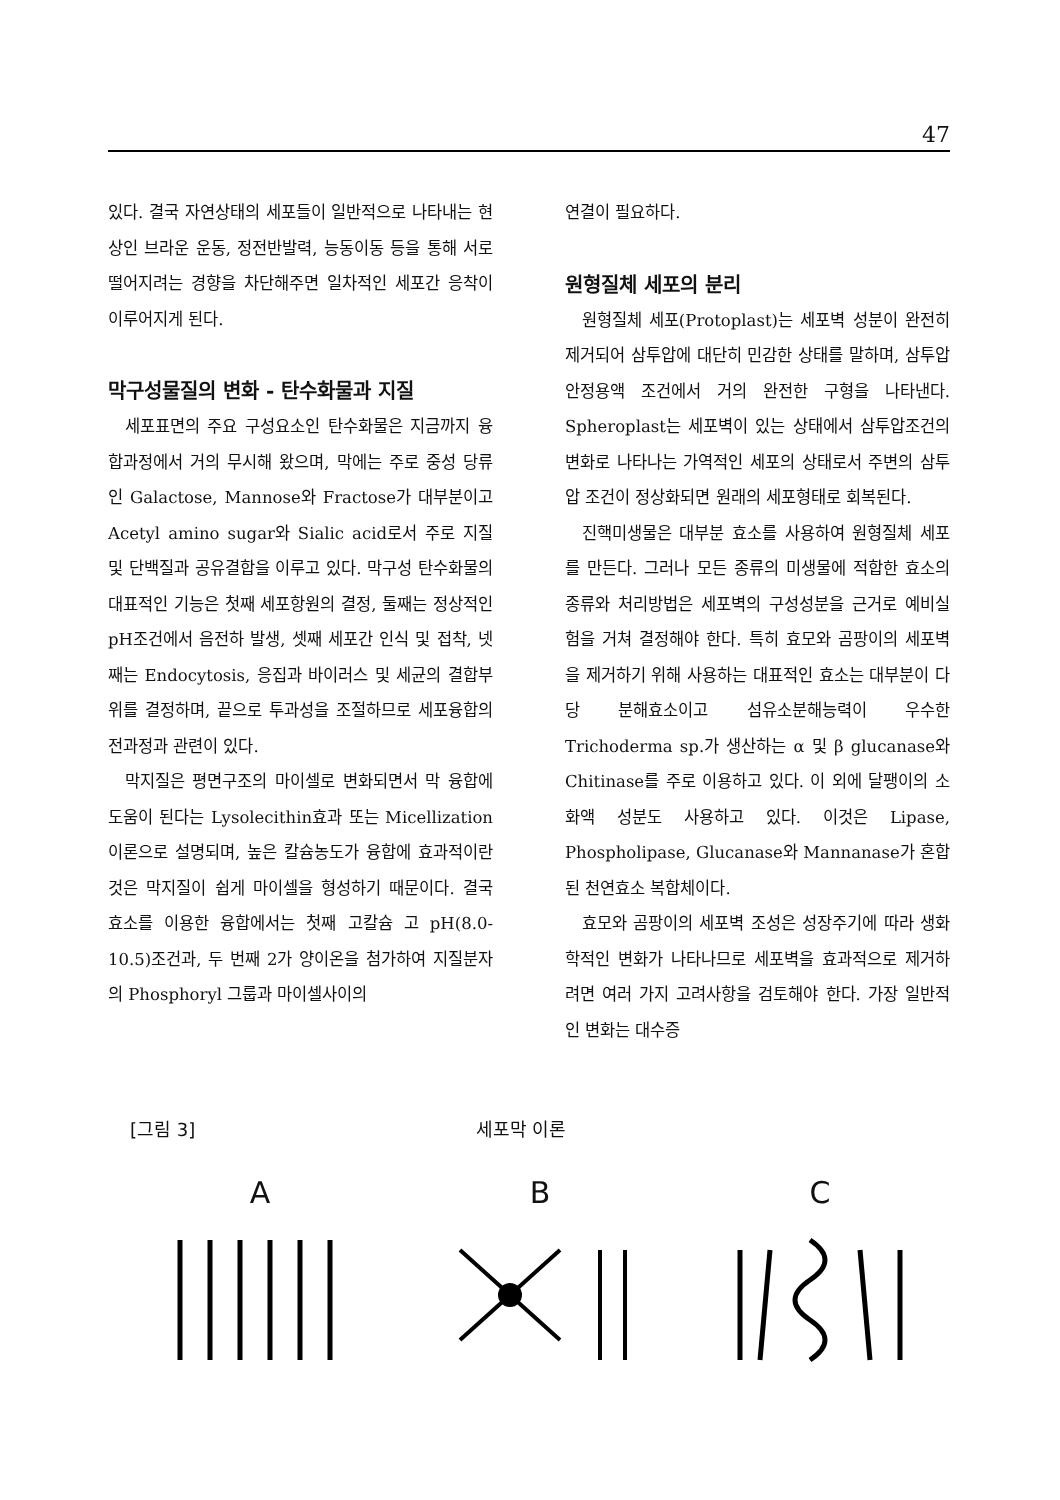47
있다. 결국 자연상태의 세포들이 일반적으로 나타내는 현상인 브라운 운동, 정전반발력, 능동이동 등을 통해 서로 떨어지려는 경향을 차단해주면 일차적인 세포간 응착이 이루어지게 된다.
막구성물질의 변화 - 탄수화물과 지질
세포표면의 주요 구성요소인 탄수화물은 지금까지 융합과정에서 거의 무시해 왔으며, 막에는 주로 중성 당류인 Galactose, Mannose와 Fractose가 대부분이고 Acetyl amino sugar와 Sialic acid로서 주로 지질 및 단백질과 공유결합을 이루고 있다. 막구성 탄수화물의 대표적인 기능은 첫째 세포항원의 결정, 둘째는 정상적인 pH조건에서 음전하 발생, 셋째 세포간 인식 및 접착, 넷째는 Endocytosis, 응집과 바이러스 및 세균의 결합부위를 결정하며, 끝으로 투과성을 조절하므로 세포융합의 전과정과 관련이 있다.
막지질은 평면구조의 마이셀로 변화되면서 막 융합에 도움이 된다는 Lysolecithin효과 또는 Micellization이론으로 설명되며, 높은 칼슘농도가 융합에 효과적이란 것은 막지질이 쉽게 마이셀을 형성하기 때문이다. 결국 효소를 이용한 융합에서는 첫째 고칼슘 고 pH(8.0-10.5)조건과, 두 번째 2가 양이온을 첨가하여 지질분자의 Phosphoryl 그룹과 마이셀사이의
연결이 필요하다.
원형질체 세포의 분리
원형질체 세포(Protoplast)는 세포벽 성분이 완전히 제거되어 삼투압에 대단히 민감한 상태를 말하며, 삼투압 안정용액 조건에서 거의 완전한 구형을 나타낸다. Spheroplast는 세포벽이 있는 상태에서 삼투압조건의 변화로 나타나는 가역적인 세포의 상태로서 주변의 삼투압 조건이 정상화되면 원래의 세포형태로 회복된다.
진핵미생물은 대부분 효소를 사용하여 원형질체 세포를 만든다. 그러나 모든 종류의 미생물에 적합한 효소의 종류와 처리방법은 세포벽의 구성성분을 근거로 예비실험을 거쳐 결정해야 한다. 특히 효모와 곰팡이의 세포벽을 제거하기 위해 사용하는 대표적인 효소는 대부분이 다당 분해효소이고 섬유소분해능력이 우수한 Trichoderma sp.가 생산하는 α 및 β glucanase와 Chitinase를 주로 이용하고 있다. 이 외에 달팽이의 소화액 성분도 사용하고 있다. 이것은 Lipase, Phospholipase, Glucanase와 Mannanase가 혼합된 천연효소 복합체이다.
효모와 곰팡이의 세포벽 조성은 성장주기에 따라 생화학적인 변화가 나타나므로 세포벽을 효과적으로 제거하려면 여러 가지 고려사항을 검토해야 한다. 가장 일반적인 변화는 대수증
[그림 3] 세포막 이론
A B C